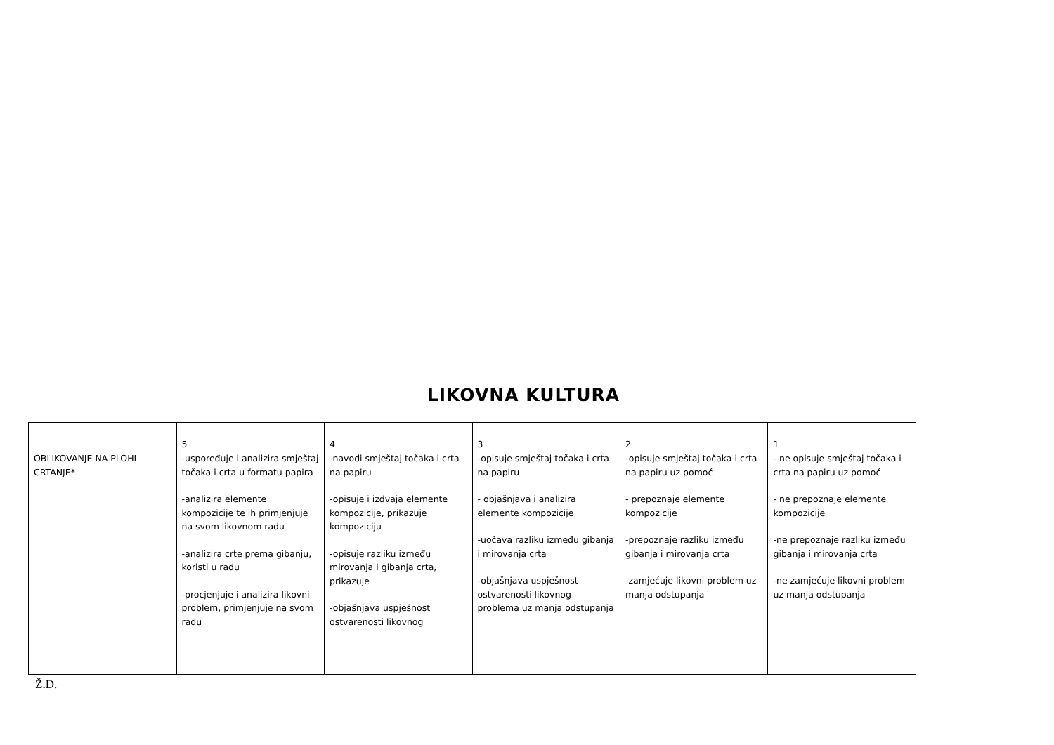LIKOVNA KULTURA
| | 5 | 4 | 3 | 2 | 1 |
| OBLIKOVANJE NA PLOHI – CRTANJE* | -uspoređuje i analizira smještaj točaka i crta u formatu papira -analizira elemente kompozicije te ih primjenjuje na svom likovnom radu -analizira crte prema gibanju, koristi u radu -procjenjuje i analizira likovni problem, primjenjuje na svom radu | -navodi smještaj točaka i crta na papiru -opisuje i izdvaja elemente kompozicije, prikazuje kompoziciju -opisuje razliku između mirovanja i gibanja crta, prikazuje -objašnjava uspješnost ostvarenosti likovnog | -opisuje smještaj točaka i crta na papiru - objašnjava i analizira elemente kompozicije -uočava razliku između gibanja i mirovanja crta -objašnjava uspješnost ostvarenosti likovnog problema uz manja odstupanja | -opisuje smještaj točaka i crta na papiru uz pomoć - prepoznaje elemente kompozicije -prepoznaje razliku između gibanja i mirovanja crta -zamjećuje likovni problem uz manja odstupanja | - ne opisuje smještaj točaka i crta na papiru uz pomoć - ne prepoznaje elemente kompozicije -ne prepoznaje razliku između gibanja i mirovanja crta -ne zamjećuje likovni problem uz manja odstupanja |
Ž.D.